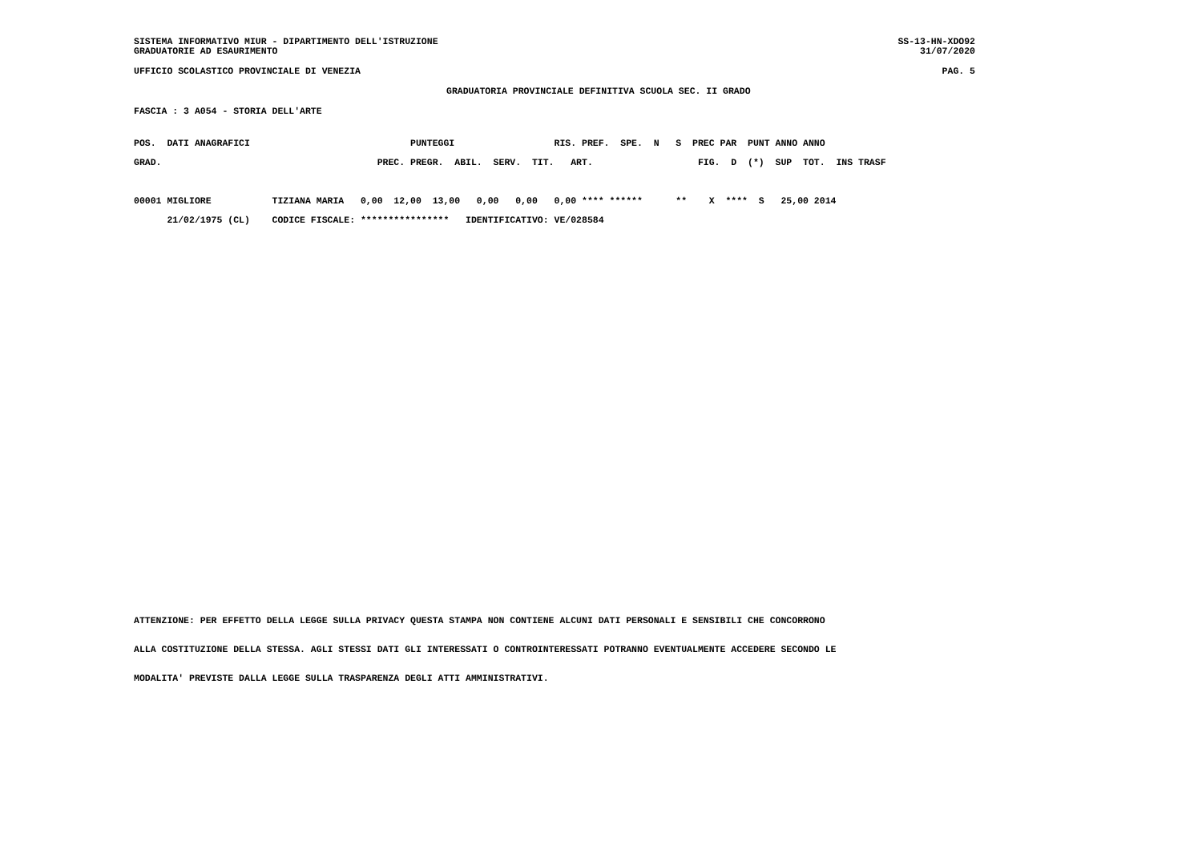SISTEMA INFORMATIVO MIUR - DIPARTIMENTO DELL'ISTRUZIONE
GRADUATORIE AD ESAURIMENTO
SS-13-HN-XDO92
31/07/2020
UFFICIO SCOLASTICO PROVINCIALE DI VENEZIA PAG. 5
GRADUATORIA PROVINCIALE DEFINITIVA SCUOLA SEC. II GRADO
FASCIA : 3 A054 - STORIA DELL'ARTE
POS.  DATI ANAGRAFICI                             PUNTEGGI                  RIS. PREF.  SPE.  N   S  PREC PAR  PUNT ANNO ANNO
GRAD.                                       PREC. PREGR.  ABIL.  SERV.  TIT.   ART.                   FIG.  D  (*)  SUP  TOT.  INS TRASF

00001 MIGLIORE           TIZIANA MARIA   0,00  12,00  13,00   0,00   0,00   0,00 **** ******      **    X  ****  S   25,00 2014
      21/02/1975 (CL)    CODICE FISCALE: ****************   IDENTIFICATIVO: VE/028584
ATTENZIONE: PER EFFETTO DELLA LEGGE SULLA PRIVACY QUESTA STAMPA NON CONTIENE ALCUNI DATI PERSONALI E SENSIBILI CHE CONCORRONO
ALLA COSTITUZIONE DELLA STESSA. AGLI STESSI DATI GLI INTERESSATI O CONTROINTERESSATI POTRANNO EVENTUALMENTE ACCEDERE SECONDO LE
MODALITA' PREVISTE DALLA LEGGE SULLA TRASPARENZA DEGLI ATTI AMMINISTRATIVI.